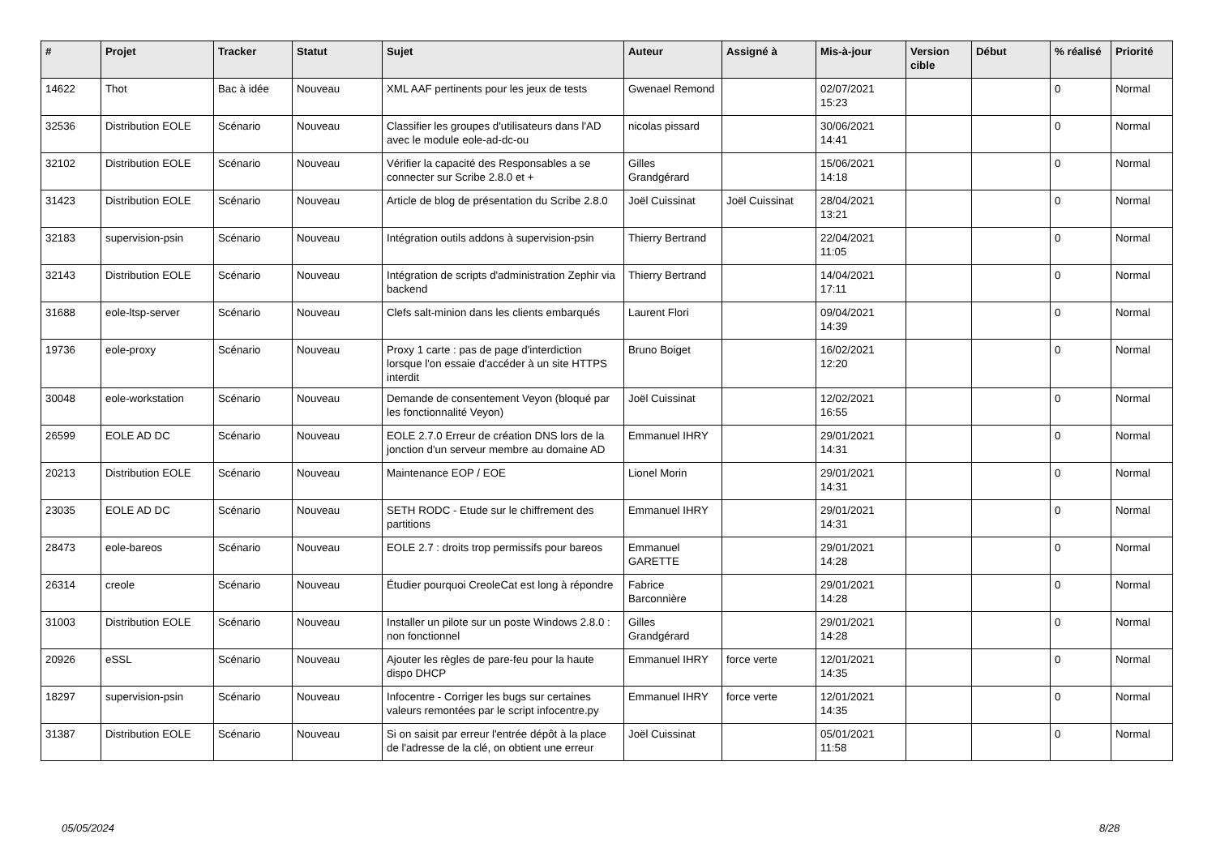| # | Projet | Tracker | Statut | Sujet | Auteur | Assigné à | Mis-à-jour | Version cible | Début | % réalisé | Priorité |
| --- | --- | --- | --- | --- | --- | --- | --- | --- | --- | --- | --- |
| 14622 | Thot | Bac à idée | Nouveau | XML AAF pertinents pour les jeux de tests | Gwenael Remond | | 02/07/2021 15:23 | | | 0 | Normal |
| 32536 | Distribution EOLE | Scénario | Nouveau | Classifier les groupes d'utilisateurs dans l'AD avec le module eole-ad-dc-ou | nicolas pissard | | 30/06/2021 14:41 | | | 0 | Normal |
| 32102 | Distribution EOLE | Scénario | Nouveau | Vérifier la capacité des Responsables a se connecter sur Scribe 2.8.0 et + | Gilles Grandgérard | | 15/06/2021 14:18 | | | 0 | Normal |
| 31423 | Distribution EOLE | Scénario | Nouveau | Article de blog de présentation du Scribe 2.8.0 | Joël Cuissinat | Joël Cuissinat | 28/04/2021 13:21 | | | 0 | Normal |
| 32183 | supervision-psin | Scénario | Nouveau | Intégration outils addons à supervision-psin | Thierry Bertrand | | 22/04/2021 11:05 | | | 0 | Normal |
| 32143 | Distribution EOLE | Scénario | Nouveau | Intégration de scripts d'administration Zephir via backend | Thierry Bertrand | | 14/04/2021 17:11 | | | 0 | Normal |
| 31688 | eole-ltsp-server | Scénario | Nouveau | Clefs salt-minion dans les clients embarqués | Laurent Flori | | 09/04/2021 14:39 | | | 0 | Normal |
| 19736 | eole-proxy | Scénario | Nouveau | Proxy 1 carte : pas de page d'interdiction lorsque l'on essaie d'accéder à un site HTTPS interdit | Bruno Boiget | | 16/02/2021 12:20 | | | 0 | Normal |
| 30048 | eole-workstation | Scénario | Nouveau | Demande de consentement Veyon (bloqué par les fonctionnalité Veyon) | Joël Cuissinat | | 12/02/2021 16:55 | | | 0 | Normal |
| 26599 | EOLE AD DC | Scénario | Nouveau | EOLE 2.7.0 Erreur de création DNS lors de la jonction d'un serveur membre au domaine AD | Emmanuel IHRY | | 29/01/2021 14:31 | | | 0 | Normal |
| 20213 | Distribution EOLE | Scénario | Nouveau | Maintenance EOP / EOE | Lionel Morin | | 29/01/2021 14:31 | | | 0 | Normal |
| 23035 | EOLE AD DC | Scénario | Nouveau | SETH RODC - Etude sur le chiffrement des partitions | Emmanuel IHRY | | 29/01/2021 14:31 | | | 0 | Normal |
| 28473 | eole-bareos | Scénario | Nouveau | EOLE 2.7 : droits trop permissifs pour bareos | Emmanuel GARETTE | | 29/01/2021 14:28 | | | 0 | Normal |
| 26314 | creole | Scénario | Nouveau | Étudier pourquoi CreoleCat est long à répondre | Fabrice Barconnière | | 29/01/2021 14:28 | | | 0 | Normal |
| 31003 | Distribution EOLE | Scénario | Nouveau | Installer un pilote sur un poste Windows 2.8.0 : non fonctionnel | Gilles Grandgérard | | 29/01/2021 14:28 | | | 0 | Normal |
| 20926 | eSSL | Scénario | Nouveau | Ajouter les règles de pare-feu pour la haute dispo DHCP | Emmanuel IHRY | force verte | 12/01/2021 14:35 | | | 0 | Normal |
| 18297 | supervision-psin | Scénario | Nouveau | Infocentre - Corriger les bugs sur certaines valeurs remontées par le script infocentre.py | Emmanuel IHRY | force verte | 12/01/2021 14:35 | | | 0 | Normal |
| 31387 | Distribution EOLE | Scénario | Nouveau | Si on saisit par erreur l'entrée dépôt à la place de l'adresse de la clé, on obtient une erreur | Joël Cuissinat | | 05/01/2021 11:58 | | | 0 | Normal |
05/05/2024 8/28